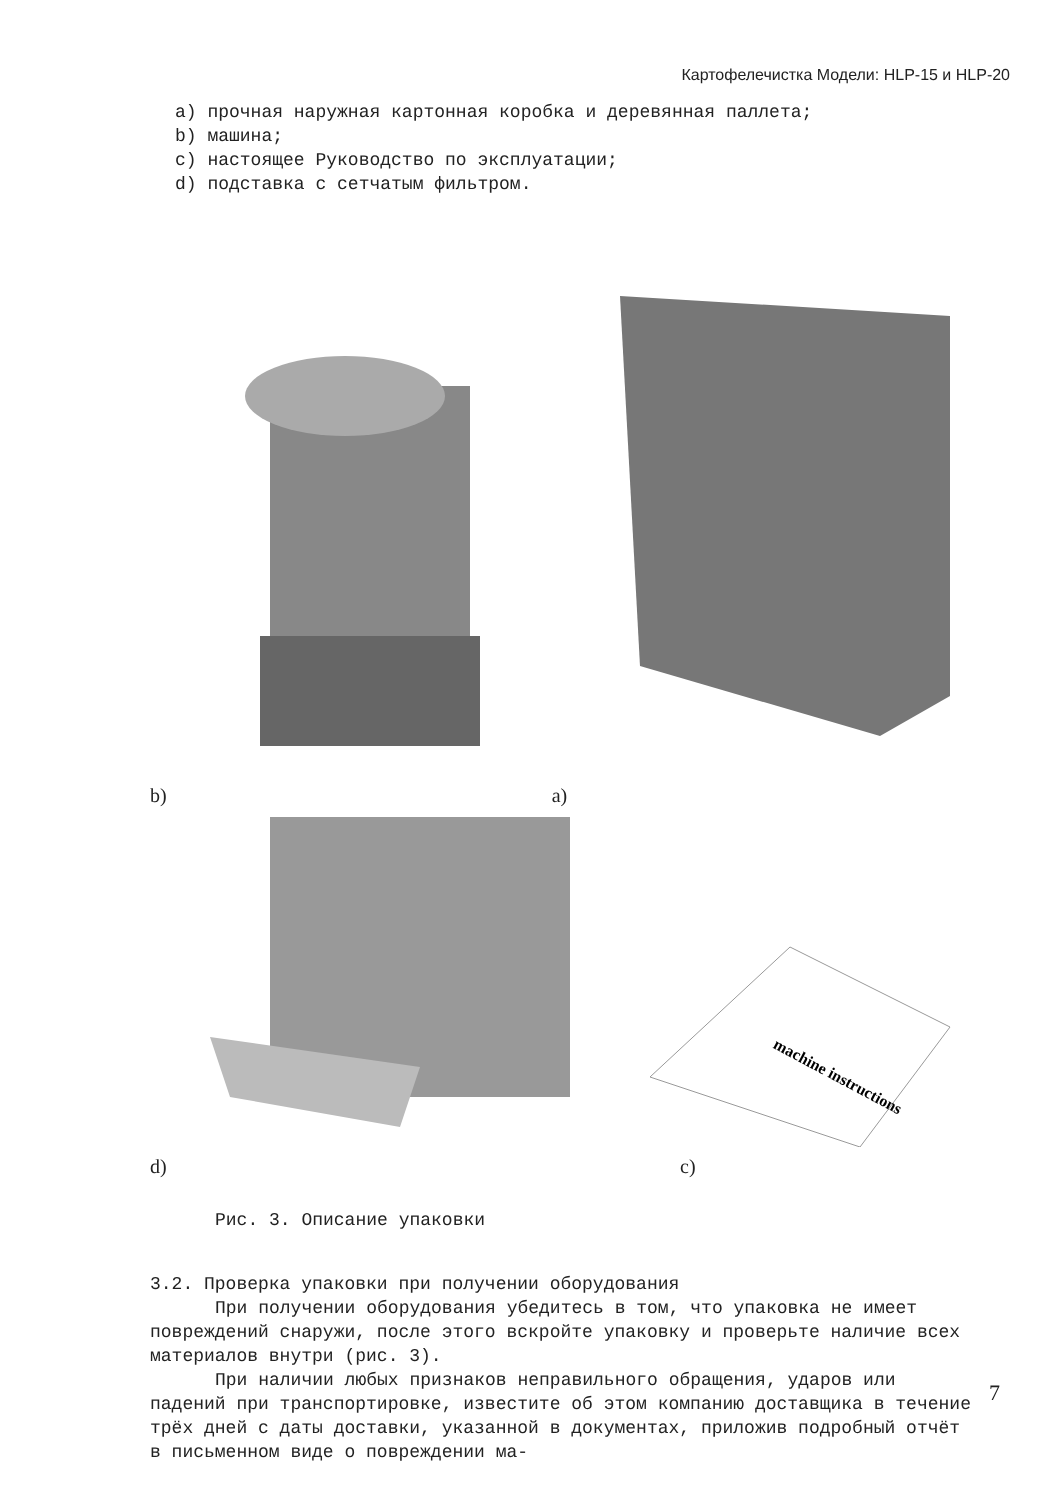Картофелечистка Модели: HLP-15 и HLP-20
a) прочная наружная картонная коробка и деревянная паллета;
b) машина;
c) настоящее Руководство по эксплуатации;
d) подставка с сетчатым фильтром.
b) a)
d)
machine instructions
c)
Рис. 3. Описание упаковки
3.2. Проверка упаковки при получении оборудования
При получении оборудования убедитесь в том, что упаковка не имеет повреждений снаружи, после этого вскройте упаковку и проверьте наличие всех материалов внутри (рис. 3).
При наличии любых признаков неправильного обращения, ударов или падений при транспортировке, известите об этом компанию доставщика в течение трёх дней с даты доставки, указанной в документах, приложив подробный отчёт в письменном виде о повреждении ма-
7